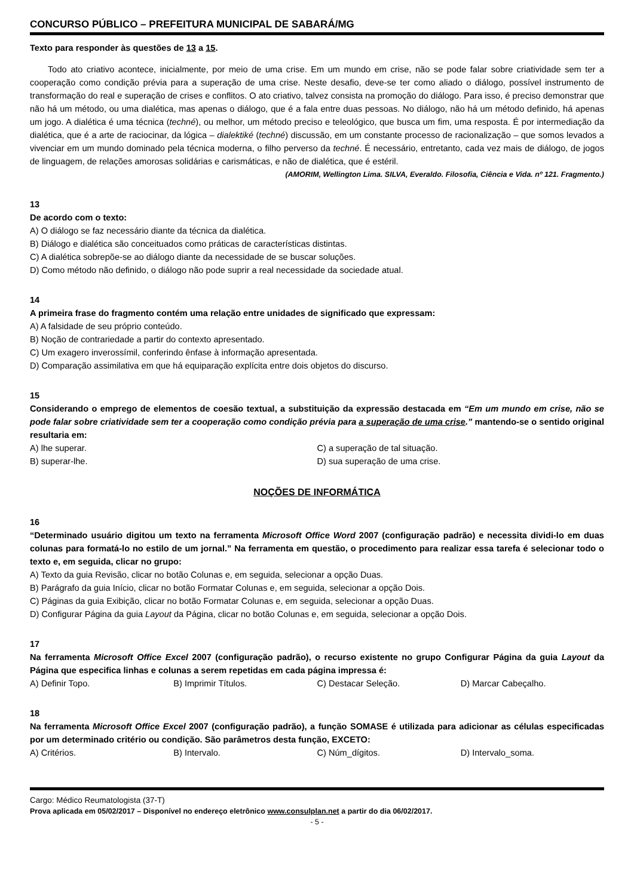CONCURSO PÚBLICO – PREFEITURA MUNICIPAL DE SABARÁ/MG
Texto para responder às questões de 13 a 15.
Todo ato criativo acontece, inicialmente, por meio de uma crise. Em um mundo em crise, não se pode falar sobre criatividade sem ter a cooperação como condição prévia para a superação de uma crise. Neste desafio, deve-se ter como aliado o diálogo, possível instrumento de transformação do real e superação de crises e conflitos. O ato criativo, talvez consista na promoção do diálogo. Para isso, é preciso demonstrar que não há um método, ou uma dialética, mas apenas o diálogo, que é a fala entre duas pessoas. No diálogo, não há um método definido, há apenas um jogo. A dialética é uma técnica (techné), ou melhor, um método preciso e teleológico, que busca um fim, uma resposta. É por intermediação da dialética, que é a arte de raciocinar, da lógica – dialektiké (techné) discussão, em um constante processo de racionalização – que somos levados a vivenciar em um mundo dominado pela técnica moderna, o filho perverso da techné. É necessário, entretanto, cada vez mais de diálogo, de jogos de linguagem, de relações amorosas solidárias e carismáticas, e não de dialética, que é estéril.
(AMORIM, Wellington Lima. SILVA, Everaldo. Filosofia, Ciência e Vida. nº 121. Fragmento.)
13
De acordo com o texto:
A) O diálogo se faz necessário diante da técnica da dialética.
B) Diálogo e dialética são conceituados como práticas de características distintas.
C) A dialética sobrepõe-se ao diálogo diante da necessidade de se buscar soluções.
D) Como método não definido, o diálogo não pode suprir a real necessidade da sociedade atual.
14
A primeira frase do fragmento contém uma relação entre unidades de significado que expressam:
A) A falsidade de seu próprio conteúdo.
B) Noção de contrariedade a partir do contexto apresentado.
C) Um exagero inverossímil, conferindo ênfase à informação apresentada.
D) Comparação assimilativa em que há equiparação explícita entre dois objetos do discurso.
15
Considerando o emprego de elementos de coesão textual, a substituição da expressão destacada em “Em um mundo em crise, não se pode falar sobre criatividade sem ter a cooperação como condição prévia para a superação de uma crise.” mantendo-se o sentido original resultaria em:
A) lhe superar.
C) a superação de tal situação.
B) superar-lhe.
D) sua superação de uma crise.
NOÇÕES DE INFORMÁTICA
16
“Determinado usuário digitou um texto na ferramenta Microsoft Office Word 2007 (configuração padrão) e necessita dividi-lo em duas colunas para formatá-lo no estilo de um jornal.” Na ferramenta em questão, o procedimento para realizar essa tarefa é selecionar todo o texto e, em seguida, clicar no grupo:
A) Texto da guia Revisão, clicar no botão Colunas e, em seguida, selecionar a opção Duas.
B) Parágrafo da guia Início, clicar no botão Formatar Colunas e, em seguida, selecionar a opção Dois.
C) Páginas da guia Exibição, clicar no botão Formatar Colunas e, em seguida, selecionar a opção Duas.
D) Configurar Página da guia Layout da Página, clicar no botão Colunas e, em seguida, selecionar a opção Dois.
17
Na ferramenta Microsoft Office Excel 2007 (configuração padrão), o recurso existente no grupo Configurar Página da guia Layout da Página que especifica linhas e colunas a serem repetidas em cada página impressa é:
A) Definir Topo.
B) Imprimir Títulos.
C) Destacar Seleção.
D) Marcar Cabeçalho.
18
Na ferramenta Microsoft Office Excel 2007 (configuração padrão), a função SOMASE é utilizada para adicionar as células especificadas por um determinado critério ou condição. São parâmetros desta função, EXCETO:
A) Critérios.
B) Intervalo.
C) Núm_dígitos.
D) Intervalo_soma.
Cargo: Médico Reumatologista (37-T)
Prova aplicada em 05/02/2017 – Disponível no endereço eletrônico www.consulplan.net a partir do dia 06/02/2017.
- 5 -